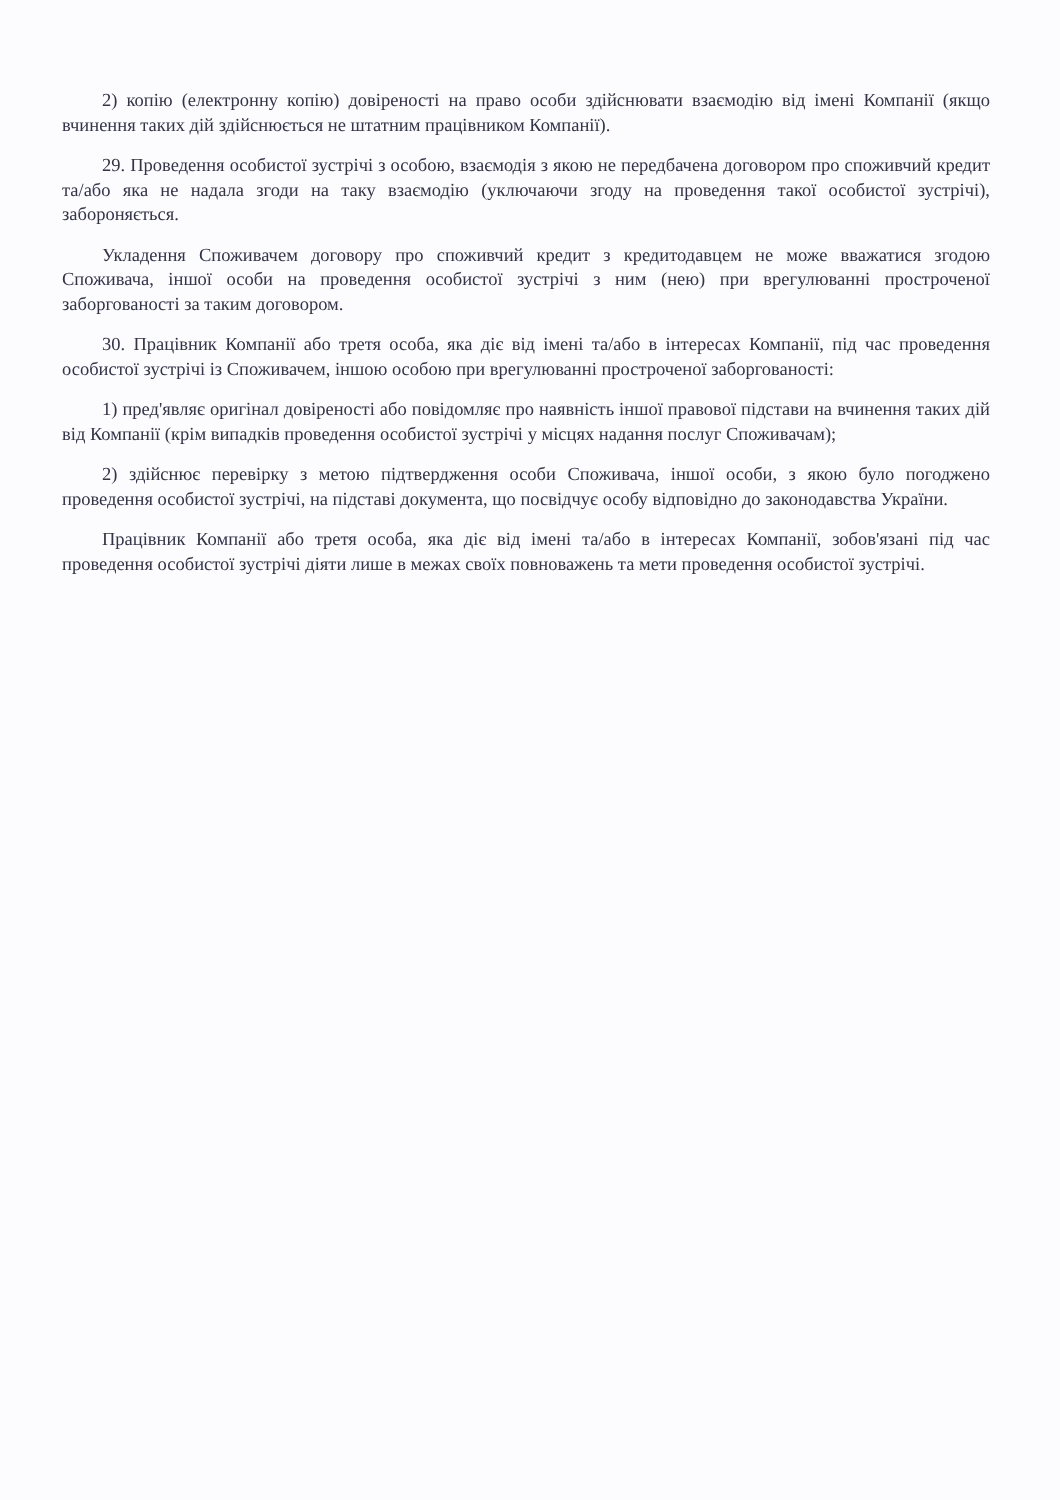2) копію (електронну копію) довіреності на право особи здійснювати взаємодію від імені Компанії (якщо вчинення таких дій здійснюється не штатним працівником Компанії).
29. Проведення особистої зустрічі з особою, взаємодія з якою не передбачена договором про споживчий кредит та/або яка не надала згоди на таку взаємодію (уключаючи згоду на проведення такої особистої зустрічі), забороняється.
Укладення Споживачем договору про споживчий кредит з кредитодавцем не може вважатися згодою Споживача, іншої особи на проведення особистої зустрічі з ним (нею) при врегулюванні простроченої заборгованості за таким договором.
30. Працівник Компанії або третя особа, яка діє від імені та/або в інтересах Компанії, під час проведення особистої зустрічі із Споживачем, іншою особою при врегулюванні простроченої заборгованості:
1) пред'являє оригінал довіреності або повідомляє про наявність іншої правової підстави на вчинення таких дій від Компанії (крім випадків проведення особистої зустрічі у місцях надання послуг Споживачам);
2) здійснює перевірку з метою підтвердження особи Споживача, іншої особи, з якою було погоджено проведення особистої зустрічі, на підставі документа, що посвідчує особу відповідно до законодавства України.
Працівник Компанії або третя особа, яка діє від імені та/або в інтересах Компанії, зобов'язані під час проведення особистої зустрічі діяти лише в межах своїх повноважень та мети проведення особистої зустрічі.